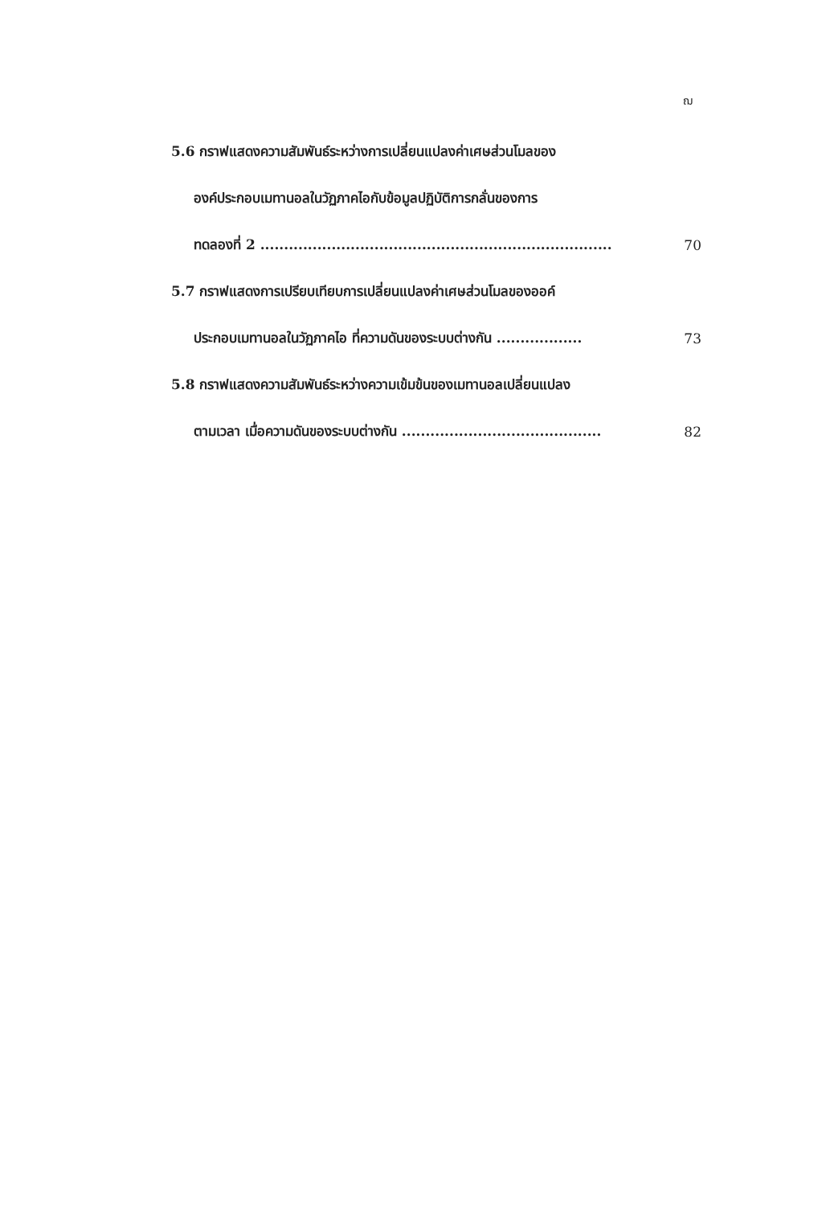ฌ
5.6 กราฟแสดงความสัมพันธ์ระหว่างการเปลี่ยนแปลงค่าเศษส่วนโมลของ
องค์ประกอบเมทานอลในวัฏภาคไอกับข้อมูลปฏิบัติการกลั่นของการ
ทดลองที่ 2 .......................................................................... 70
5.7 กราฟแสดงการเปรียบเทียบการเปลี่ยนแปลงค่าเศษส่วนโมลของออค์
ประกอบเมทานอลในวัฏภาคไอ ที่ความดันของระบบต่างกัน .................. 73
5.8 กราฟแสดงความสัมพันธ์ระหว่างความเข้มข้นของเมทานอลเปลี่ยนแปลง
ตามเวลา เมื่อความดันของระบบต่างกัน .......................................... 82